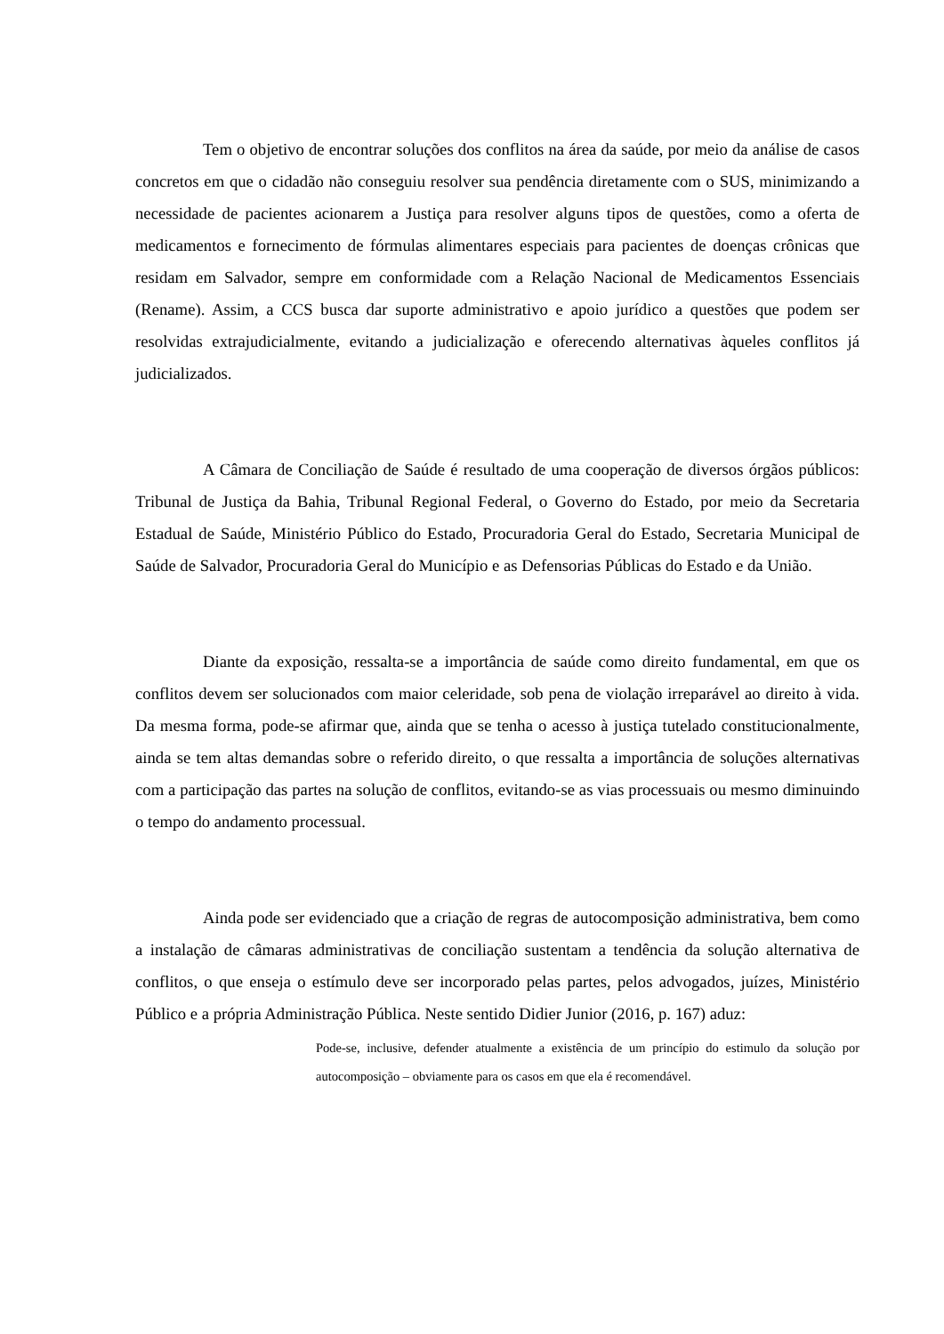Tem o objetivo de encontrar soluções dos conflitos na área da saúde, por meio da análise de casos concretos em que o cidadão não conseguiu resolver sua pendência diretamente com o SUS, minimizando a necessidade de pacientes acionarem a Justiça para resolver alguns tipos de questões, como a oferta de medicamentos e fornecimento de fórmulas alimentares especiais para pacientes de doenças crônicas que residam em Salvador, sempre em conformidade com a Relação Nacional de Medicamentos Essenciais (Rename). Assim, a CCS busca dar suporte administrativo e apoio jurídico a questões que podem ser resolvidas extrajudicialmente, evitando a judicialização e oferecendo alternativas àqueles conflitos já judicializados.
A Câmara de Conciliação de Saúde é resultado de uma cooperação de diversos órgãos públicos: Tribunal de Justiça da Bahia, Tribunal Regional Federal, o Governo do Estado, por meio da Secretaria Estadual de Saúde, Ministério Público do Estado, Procuradoria Geral do Estado, Secretaria Municipal de Saúde de Salvador, Procuradoria Geral do Município e as Defensorias Públicas do Estado e da União.
Diante da exposição, ressalta-se a importância de saúde como direito fundamental, em que os conflitos devem ser solucionados com maior celeridade, sob pena de violação irreparável ao direito à vida. Da mesma forma, pode-se afirmar que, ainda que se tenha o acesso à justiça tutelado constitucionalmente, ainda se tem altas demandas sobre o referido direito, o que ressalta a importância de soluções alternativas com a participação das partes na solução de conflitos, evitando-se as vias processuais ou mesmo diminuindo o tempo do andamento processual.
Ainda pode ser evidenciado que a criação de regras de autocomposição administrativa, bem como a instalação de câmaras administrativas de conciliação sustentam a tendência da solução alternativa de conflitos, o que enseja o estímulo deve ser incorporado pelas partes, pelos advogados, juízes, Ministério Público e a própria Administração Pública. Neste sentido Didier Junior (2016, p. 167) aduz:
Pode-se, inclusive, defender atualmente a existência de um princípio do estimulo da solução por autocomposição – obviamente para os casos em que ela é recomendável.